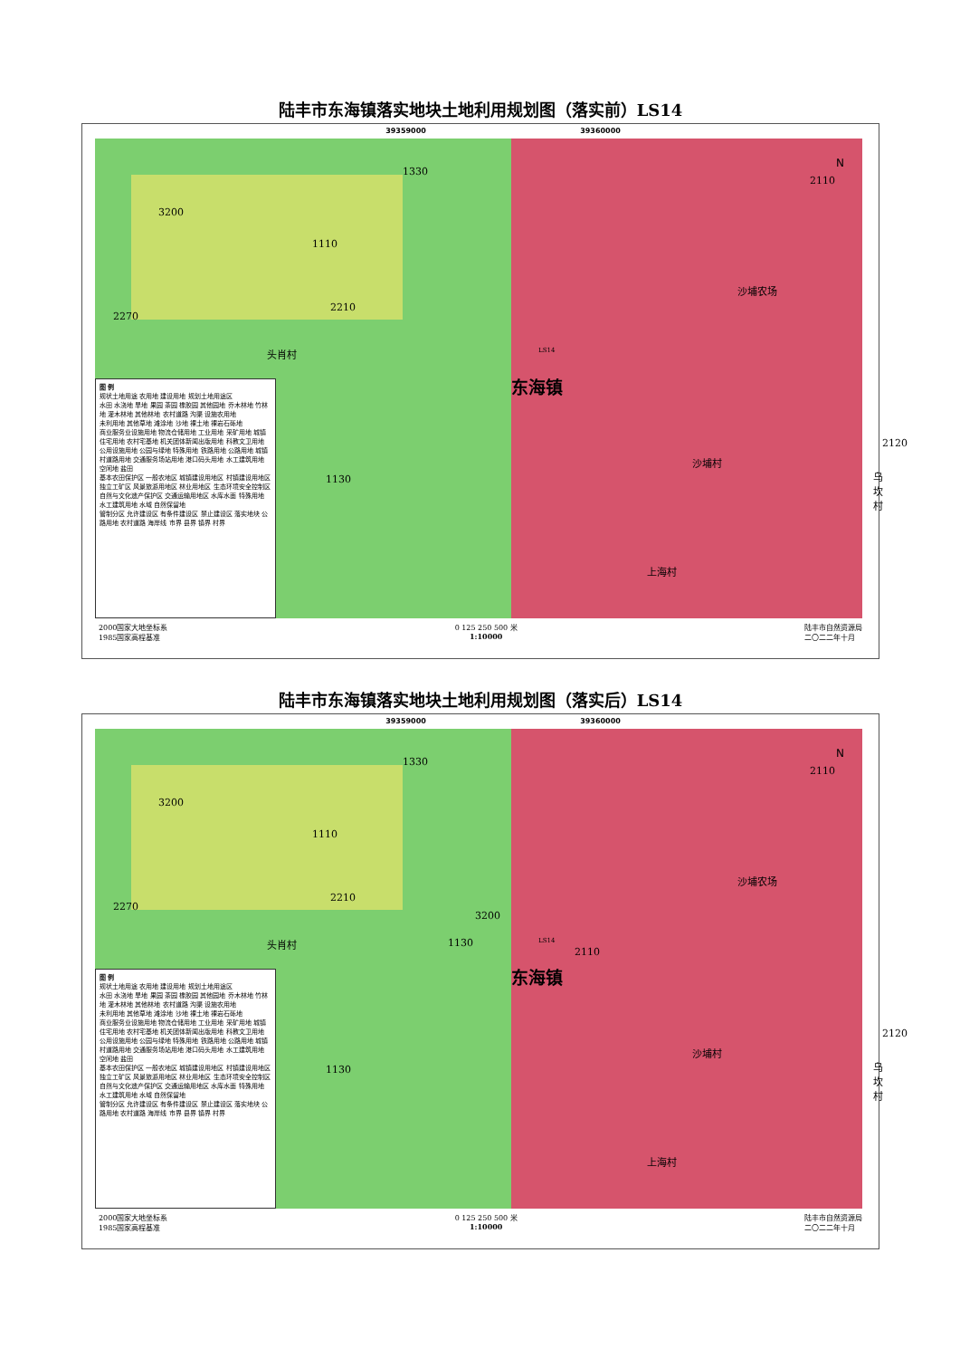陆丰市东海镇落实地块土地利用规划图（落实前）LS14
39359000 39360000
3200
1110
1330
2270
2210
头肖村
1130
图 例
规状土地用途 农用地 建设用地 规划土地用途区
水田 水浇地 旱地 果园 茶园 橡胶园 其他园地 乔木林地 竹林地 灌木林地 其他林地 农村道路 沟渠 设施农用地
未利用地 其他草地 滩涂地 沙地 裸土地 裸岩石砾地
商业服务业设施用地 物流仓储用地 工业用地 采矿用地 城镇住宅用地 农村宅基地 机关团体新闻出版用地 科教文卫用地 公用设施用地 公园与绿地 特殊用地 铁路用地 公路用地 城镇村道路用地 交通服务场站用地 港口码头用地 水工建筑用地 空闲地 盐田
基本农田保护区 一般农地区 城镇建设用地区 村镇建设用地区 独立工矿区 风景旅游用地区 林业用地区 生态环境安全控制区 自然与文化遗产保护区 交通运输用地区 水库水面 特殊用地 水工建筑用地 水域 自然保留地
管制分区 允许建设区 有条件建设区 禁止建设区 落实地块 公路用地 农村道路 海岸线 市界 县界 镇界 村界
N
2110
沙埔农场
东海镇
沙埔村
2120
乌坎村
上海村
LS14
2000国家大地坐标系
1985国家高程基准 0 125 250 500 米
1:10000 陆丰市自然资源局
二〇二二年十月
陆丰市东海镇落实地块土地利用规划图（落实后）LS14
39359000 39360000
3200
1110
1330
2270
2210
头肖村
1130
3200
1130
图 例
规状土地用途 农用地 建设用地 规划土地用途区
水田 水浇地 旱地 果园 茶园 橡胶园 其他园地 乔木林地 竹林地 灌木林地 其他林地 农村道路 沟渠 设施农用地
未利用地 其他草地 滩涂地 沙地 裸土地 裸岩石砾地
商业服务业设施用地 物流仓储用地 工业用地 采矿用地 城镇住宅用地 农村宅基地 机关团体新闻出版用地 科教文卫用地 公用设施用地 公园与绿地 特殊用地 铁路用地 公路用地 城镇村道路用地 交通服务场站用地 港口码头用地 水工建筑用地 空闲地 盐田
基本农田保护区 一般农地区 城镇建设用地区 村镇建设用地区 独立工矿区 风景旅游用地区 林业用地区 生态环境安全控制区 自然与文化遗产保护区 交通运输用地区 水库水面 特殊用地 水工建筑用地 水域 自然保留地
管制分区 允许建设区 有条件建设区 禁止建设区 落实地块 公路用地 农村道路 海岸线 市界 县界 镇界 村界
N
2110
沙埔农场
2110
东海镇
沙埔村
2120
乌坎村
上海村
LS14
2000国家大地坐标系
1985国家高程基准 0 125 250 500 米
1:10000 陆丰市自然资源局
二〇二二年十月